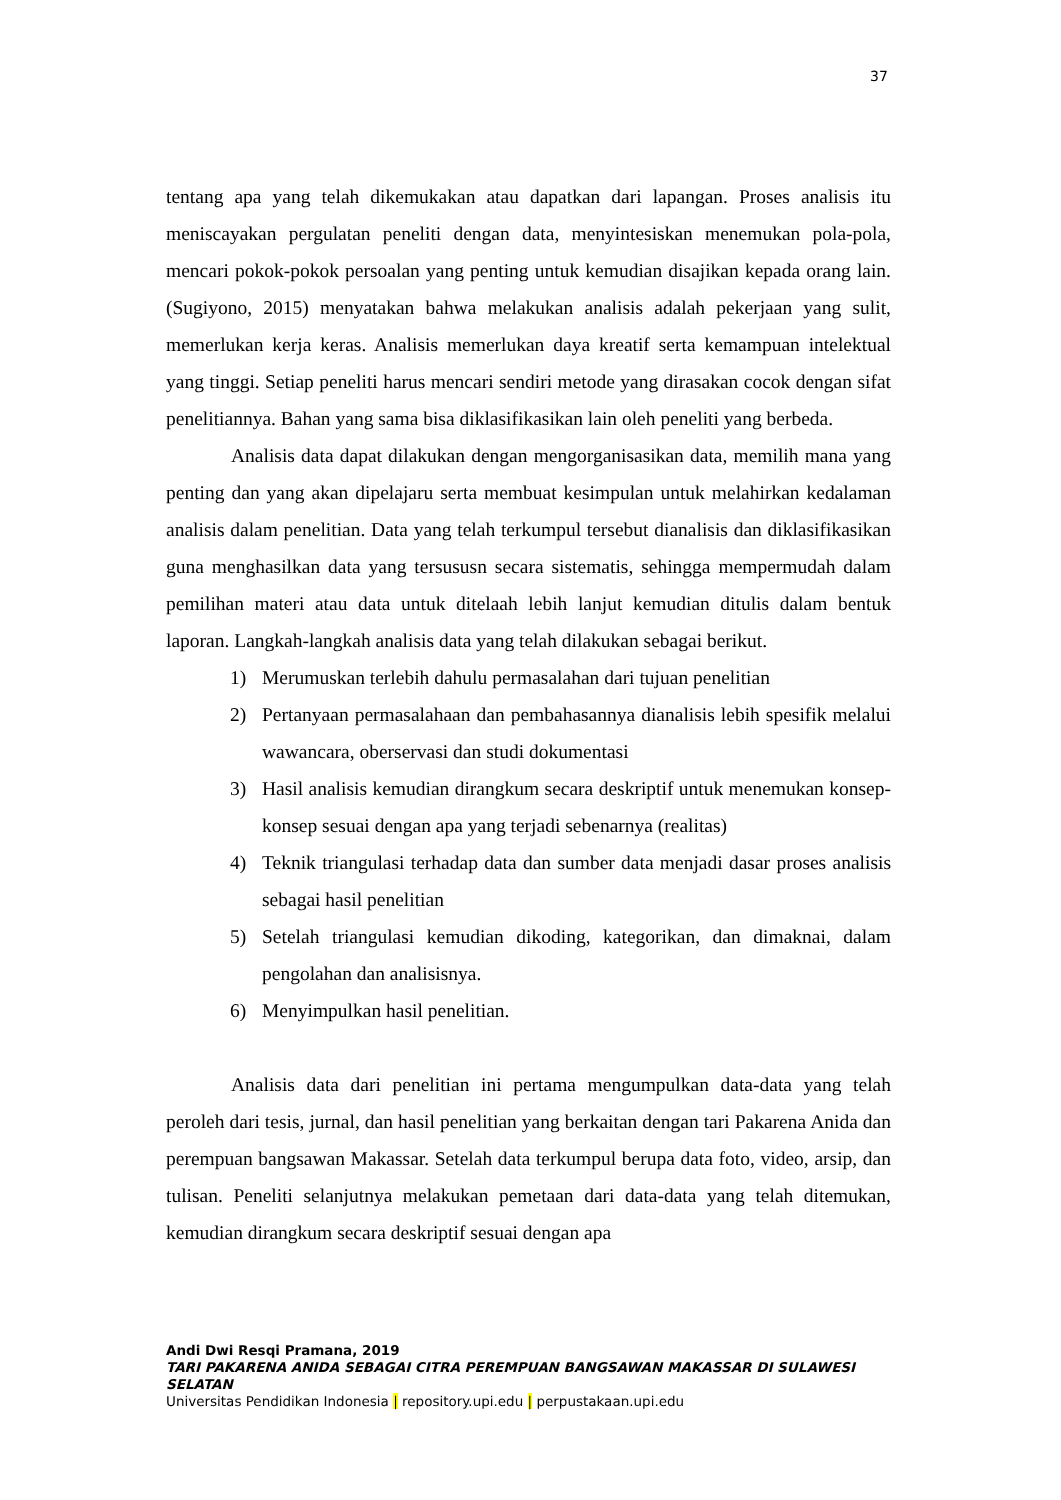37
tentang apa yang telah dikemukakan atau dapatkan dari lapangan. Proses analisis itu meniscayakan pergulatan peneliti dengan data, menyintesiskan menemukan pola-pola, mencari pokok-pokok persoalan yang penting untuk kemudian disajikan kepada orang lain. (Sugiyono, 2015) menyatakan bahwa melakukan analisis adalah pekerjaan yang sulit, memerlukan kerja keras. Analisis memerlukan daya kreatif serta kemampuan intelektual yang tinggi. Setiap peneliti harus mencari sendiri metode yang dirasakan cocok dengan sifat penelitiannya. Bahan yang sama bisa diklasifikasikan lain oleh peneliti yang berbeda.
Analisis data dapat dilakukan dengan mengorganisasikan data, memilih mana yang penting dan yang akan dipelajaru serta membuat kesimpulan untuk melahirkan kedalaman analisis dalam penelitian. Data yang telah terkumpul tersebut dianalisis dan diklasifikasikan guna menghasilkan data yang tersususn secara sistematis, sehingga mempermudah dalam pemilihan materi atau data untuk ditelaah lebih lanjut kemudian ditulis dalam bentuk laporan. Langkah-langkah analisis data yang telah dilakukan sebagai berikut.
1) Merumuskan terlebih dahulu permasalahan dari tujuan penelitian
2) Pertanyaan permasalahaan dan pembahasannya dianalisis lebih spesifik melalui wawancara, oberservasi dan studi dokumentasi
3) Hasil analisis kemudian dirangkum secara deskriptif untuk menemukan konsep-konsep sesuai dengan apa yang terjadi sebenarnya (realitas)
4) Teknik triangulasi terhadap data dan sumber data menjadi dasar proses analisis sebagai hasil penelitian
5) Setelah triangulasi kemudian dikoding, kategorikan, dan dimaknai, dalam pengolahan dan analisisnya.
6) Menyimpulkan hasil penelitian.
Analisis data dari penelitian ini pertama mengumpulkan data-data yang telah peroleh dari tesis, jurnal, dan hasil penelitian yang berkaitan dengan tari Pakarena Anida dan perempuan bangsawan Makassar. Setelah data terkumpul berupa data foto, video, arsip, dan tulisan. Peneliti selanjutnya melakukan pemetaan dari data-data yang telah ditemukan, kemudian dirangkum secara deskriptif sesuai dengan apa
Andi Dwi Resqi Pramana, 2019
TARI PAKARENA ANIDA SEBAGAI CITRA PEREMPUAN BANGSAWAN MAKASSAR DI SULAWESI
SELATAN
Universitas Pendidikan Indonesia | repository.upi.edu | perpustakaan.upi.edu